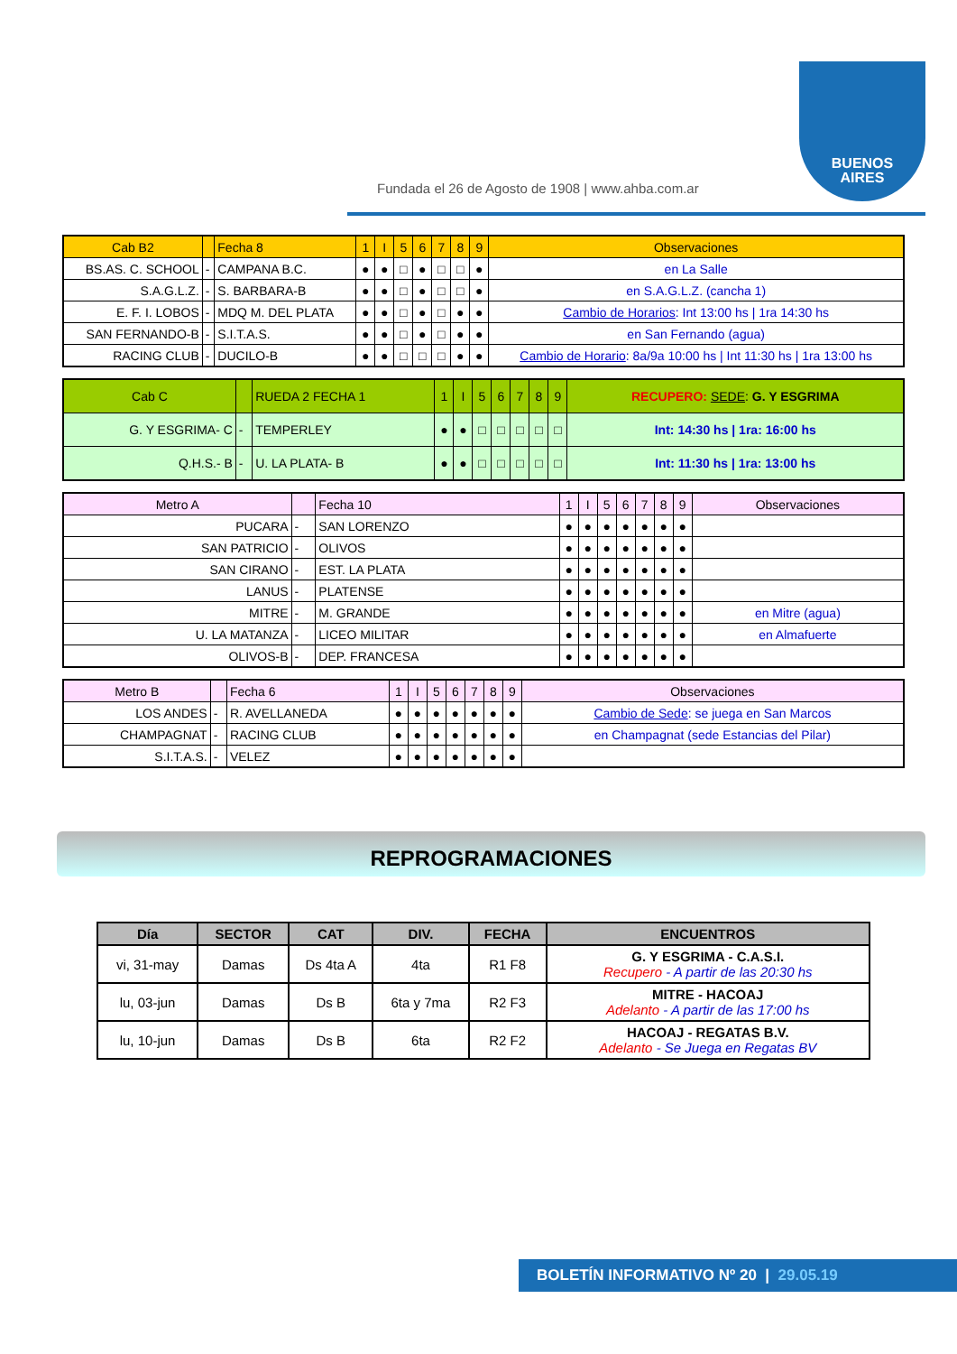Fundada el 26 de Agosto de 1908 | www.ahba.com.ar
BUENOS
AIRES
| Cab B2 | | Fecha 8 | 1 | I | 5 | 6 | 7 | 8 | 9 | Observaciones |
| BS.AS. C. SCHOOL | - | CAMPANA B.C. | ● | ● | □ | ● | □ | □ | ● | en La Salle |
| S.A.G.L.Z. | - | S. BARBARA-B | ● | ● | □ | ● | □ | □ | ● | en S.A.G.L.Z. (cancha 1) |
| E. F. I. LOBOS | - | MDQ M. DEL PLATA | ● | ● | □ | ● | □ | ● | ● | Cambio de Horarios : Int 13:00 hs / 1ra 14:30 hs |
| SAN FERNANDO-B | - | S.I.T.A.S. | ● | ● | □ | ● | □ | ● | ● | en San Fernando (agua) |
| RACING CLUB | - | DUCILO-B | ● | ● | □ | □ | □ | ● | ● | Cambio de Horario : 8a/9a 10:00 hs / Int 11:30 hs / 1ra 13:00 hs |
| Cab C | | RUEDA 2 FECHA 1 | 1 | I | 5 | 6 | 7 | 8 | 9 | RECUPERO: SEDE : G. Y ESGRIMA |
| G. Y ESGRIMA- C | - | TEMPERLEY | ● | ● | □ | □ | □ | □ | □ | Int: 14:30 hs / 1ra: 16:00 hs |
| Q.H.S.- B | - | U. LA PLATA- B | ● | ● | □ | □ | □ | □ | □ | Int: 11:30 hs / 1ra: 13:00 hs |
| Metro A | | Fecha 10 | 1 | I | 5 | 6 | 7 | 8 | 9 | Observaciones |
| PUCARA | - | SAN LORENZO | ● | ● | ● | ● | ● | ● | ● | |
| SAN PATRICIO | - | OLIVOS | ● | ● | ● | ● | ● | ● | ● | |
| SAN CIRANO | - | EST. LA PLATA | ● | ● | ● | ● | ● | ● | ● | |
| LANUS | - | PLATENSE | ● | ● | ● | ● | ● | ● | ● | |
| MITRE | - | M. GRANDE | ● | ● | ● | ● | ● | ● | ● | en Mitre (agua) |
| U. LA MATANZA | - | LICEO MILITAR | ● | ● | ● | ● | ● | ● | ● | en Almafuerte |
| OLIVOS-B | - | DEP. FRANCESA | ● | ● | ● | ● | ● | ● | ● | |
| Metro B | | Fecha 6 | 1 | I | 5 | 6 | 7 | 8 | 9 | Observaciones |
| LOS ANDES | - | R. AVELLANEDA | ● | ● | ● | ● | ● | ● | ● | Cambio de Sede : se juega en San Marcos |
| CHAMPAGNAT | - | RACING CLUB | ● | ● | ● | ● | ● | ● | ● | en Champagnat (sede Estancias del Pilar) |
| S.I.T.A.S. | - | VELEZ | ● | ● | ● | ● | ● | ● | ● | |
REPROGRAMACIONES
| Día | SECTOR | CAT | DIV. | FECHA | ENCUENTROS |
| --- | --- | --- | --- | --- | --- |
| vi, 31-may | Damas | Ds 4ta A | 4ta | R1 F8 | G. Y ESGRIMA - C.A.S.I. Recupero - A partir de las 20:30 hs |
| lu, 03-jun | Damas | Ds B | 6ta y 7ma | R2 F3 | MITRE - HACOAJ Adelanto - A partir de las 17:00 hs |
| lu, 10-jun | Damas | Ds B | 6ta | R2 F2 | HACOAJ - REGATAS B.V. Adelanto - Se Juega en Regatas BV |
BOLETÍN INFORMATIVO Nº 20 | 29.05.19